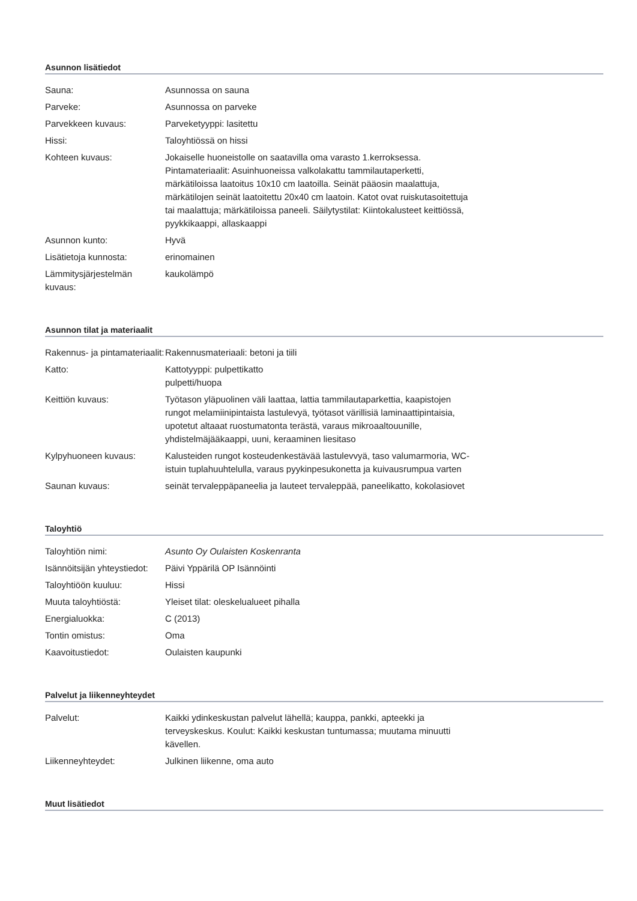Asunnon lisätiedot
| Sauna: | Asunnossa on sauna |
| Parveke: | Asunnossa on parveke |
| Parvekkeen kuvaus: | Parveketyyppi: lasitettu |
| Hissi: | Taloyhtiössä on hissi |
| Kohteen kuvaus: | Jokaiselle huoneistolle on saatavilla oma varasto 1.kerroksessa. Pintamateriaalit: Asuinhuoneissa valkolakattu tammilautaperketti, märkätiloissa laatoitus 10x10 cm laatoilla. Seinät pääosin maalattuja, märkätilojen seinät laatoitettu 20x40 cm laatoin. Katot ovat ruiskutasoitettuja tai maalattuja; märkätiloissa paneeli. Säilytystilat: Kiintokalusteet keittiössä, pyykkikaappi, allaskaappi |
| Asunnon kunto: | Hyvä |
| Lisätietoja kunnosta: | erinomainen |
| Lämmitysjärjestelmän kuvaus: | kaukolämpö |
Asunnon tilat ja materiaalit
| Rakennus- ja pintamateriaalit: | Rakennusmateriaali: betoni ja tiili |
| Katto: | Kattotyyppi: pulpettikatto pulpetti/huopa |
| Keittiön kuvaus: | Työtason yläpuolinen väli laattaa, lattia tammilautaparkettia, kaapistojen rungot melamiinipintaista lastulevyä, työtasot värillisiä laminaattipintaisia, upotetut altaaat ruostumatonta terästä, varaus mikroaaltouunille, yhdistelmäjääkaappi, uuni, keraaminen liesitaso |
| Kylpyhuoneen kuvaus: | Kalusteiden rungot kosteudenkestävää lastulevvyä, taso valumarmoria, WC-istuin tuplahuuhtelulla, varaus pyykinpesukonetta ja kuivausrumpua varten |
| Saunan kuvaus: | seinät tervaleppäpaneelia ja lauteet tervaleppää, paneelikatto, kokolasiovet |
Taloyhtiö
| Taloyhtiön nimi: | Asunto Oy Oulaisten Koskenranta |
| Isännöitsijän yhteystiedot: | Päivi Yppärilä OP Isännöinti |
| Taloyhtiöön kuuluu: | Hissi |
| Muuta taloyhtiöstä: | Yleiset tilat: oleskelualueet pihalla |
| Energialuokka: | C (2013) |
| Tontin omistus: | Oma |
| Kaavoitustiedot: | Oulaisten kaupunki |
Palvelut ja liikenneyhteydet
| Palvelut: | Kaikki ydinkeskustan palvelut lähellä; kauppa, pankki, apteekki ja terveyskeskus. Koulut: Kaikki keskustan tuntumassa; muutama minuutti kävellen. |
| Liikenneyhteydet: | Julkinen liikenne, oma auto |
Muut lisätiedot